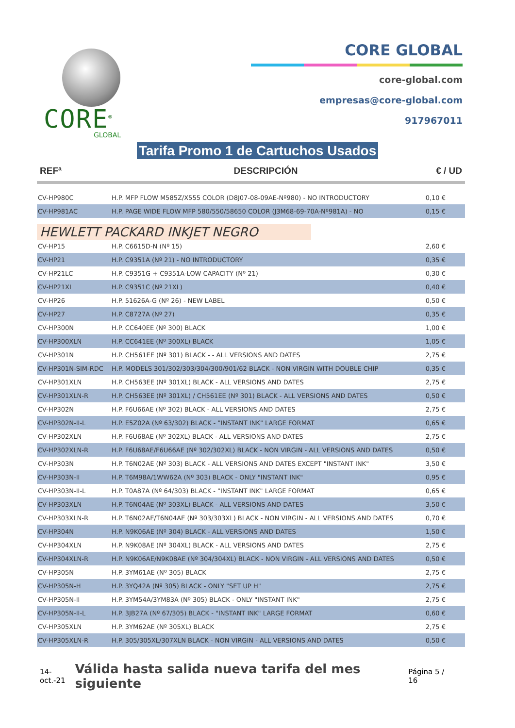CORE<sup>®</sup>
GLOBAL
CORE GLOBAL
core-global.com
empresas@core-global.com
917967011
Tarifa Promo 1 de Cartuchos Usados
| REFª | DESCRIPCIÓN | € / UD |
| --- | --- | --- |
| CV-HP980C | H.P. MFP FLOW M585Z/X555 COLOR (D8J07-08-09AE-Nº980) - NO INTRODUCTORY | 0,10 € |
| CV-HP981AC | H.P. PAGE WIDE FLOW MFP 580/550/58650 COLOR (J3M68-69-70A-Nº981A) - NO | 0,15 € |
| HEWLETT PACKARD INKJET NEGRO | | |
| CV-HP15 | H.P. C6615D-N (Nº 15) | 2,60 € |
| CV-HP21 | H.P. C9351A (Nº 21) - NO INTRODUCTORY | 0,35 € |
| CV-HP21LC | H.P. C9351G + C9351A-LOW CAPACITY (Nº 21) | 0,30 € |
| CV-HP21XL | H.P. C9351C (Nº 21XL) | 0,40 € |
| CV-HP26 | H.P. 51626A-G (Nº 26) - NEW LABEL | 0,50 € |
| CV-HP27 | H.P. C8727A (Nº 27) | 0,35 € |
| CV-HP300N | H.P. CC640EE (Nº 300) BLACK | 1,00 € |
| CV-HP300XLN | H.P. CC641EE (Nº 300XL) BLACK | 1,05 € |
| CV-HP301N | H.P. CH561EE (Nº 301) BLACK - - ALL VERSIONS AND DATES | 2,75 € |
| CV-HP301N-SIM-RDC | H.P. MODELS 301/302/303/304/300/901/62 BLACK - NON VIRGIN WITH DOUBLE CHIP | 0,35 € |
| CV-HP301XLN | H.P. CH563EE (Nº 301XL) BLACK - ALL VERSIONS AND DATES | 2,75 € |
| CV-HP301XLN-R | H.P. CH563EE (Nº 301XL) / CH561EE (Nº 301) BLACK - ALL VERSIONS AND DATES | 0,50 € |
| CV-HP302N | H.P. F6U66AE (Nº 302) BLACK - ALL VERSIONS AND DATES | 2,75 € |
| CV-HP302N-II-L | H.P. E5Z02A (Nº 63/302) BLACK - "INSTANT INK" LARGE FORMAT | 0,65 € |
| CV-HP302XLN | H.P. F6U68AE (Nº 302XL) BLACK - ALL VERSIONS AND DATES | 2,75 € |
| CV-HP302XLN-R | H.P. F6U68AE/F6U66AE (Nº 302/302XL) BLACK - NON VIRGIN - ALL VERSIONS AND DATES | 0,50 € |
| CV-HP303N | H.P. T6N02AE (Nº 303) BLACK - ALL VERSIONS AND DATES EXCEPT "INSTANT INK" | 3,50 € |
| CV-HP303N-II | H.P. T6M98A/1WW62A (Nº 303) BLACK - ONLY "INSTANT INK" | 0,95 € |
| CV-HP303N-II-L | H.P. T0A87A (Nº 64/303) BLACK - "INSTANT INK" LARGE FORMAT | 0,65 € |
| CV-HP303XLN | H.P. T6N04AE (Nº 303XL) BLACK - ALL VERSIONS AND DATES | 3,50 € |
| CV-HP303XLN-R | H.P. T6N02AE/T6N04AE (Nº 303/303XL) BLACK - NON VIRGIN - ALL VERSIONS AND DATES | 0,70 € |
| CV-HP304N | H.P. N9K06AE (Nº 304) BLACK - ALL VERSIONS AND DATES | 1,50 € |
| CV-HP304XLN | H.P. N9K08AE (Nº 304XL) BLACK - ALL VERSIONS AND DATES | 2,75 € |
| CV-HP304XLN-R | H.P. N9K06AE/N9K08AE (Nº 304/304XL) BLACK - NON VIRGIN - ALL VERSIONS AND DATES | 0,50 € |
| CV-HP305N | H.P. 3YM61AE (Nº 305) BLACK | 2,75 € |
| CV-HP305N-H | H.P. 3YQ42A (Nº 305) BLACK - ONLY "SET UP H" | 2,75 € |
| CV-HP305N-II | H.P. 3YM54A/3YM83A (Nº 305) BLACK - ONLY "INSTANT INK" | 2,75 € |
| CV-HP305N-II-L | H.P. 3JB27A (Nº 67/305) BLACK - "INSTANT INK" LARGE FORMAT | 0,60 € |
| CV-HP305XLN | H.P. 3YM62AE (Nº 305XL) BLACK | 2,75 € |
| CV-HP305XLN-R | H.P. 305/305XL/307XLN BLACK - NON VIRGIN - ALL VERSIONS AND DATES | 0,50 € |
14-oct.-21 Válida hasta salida nueva tarifa del mes siguiente Página 5 / 16